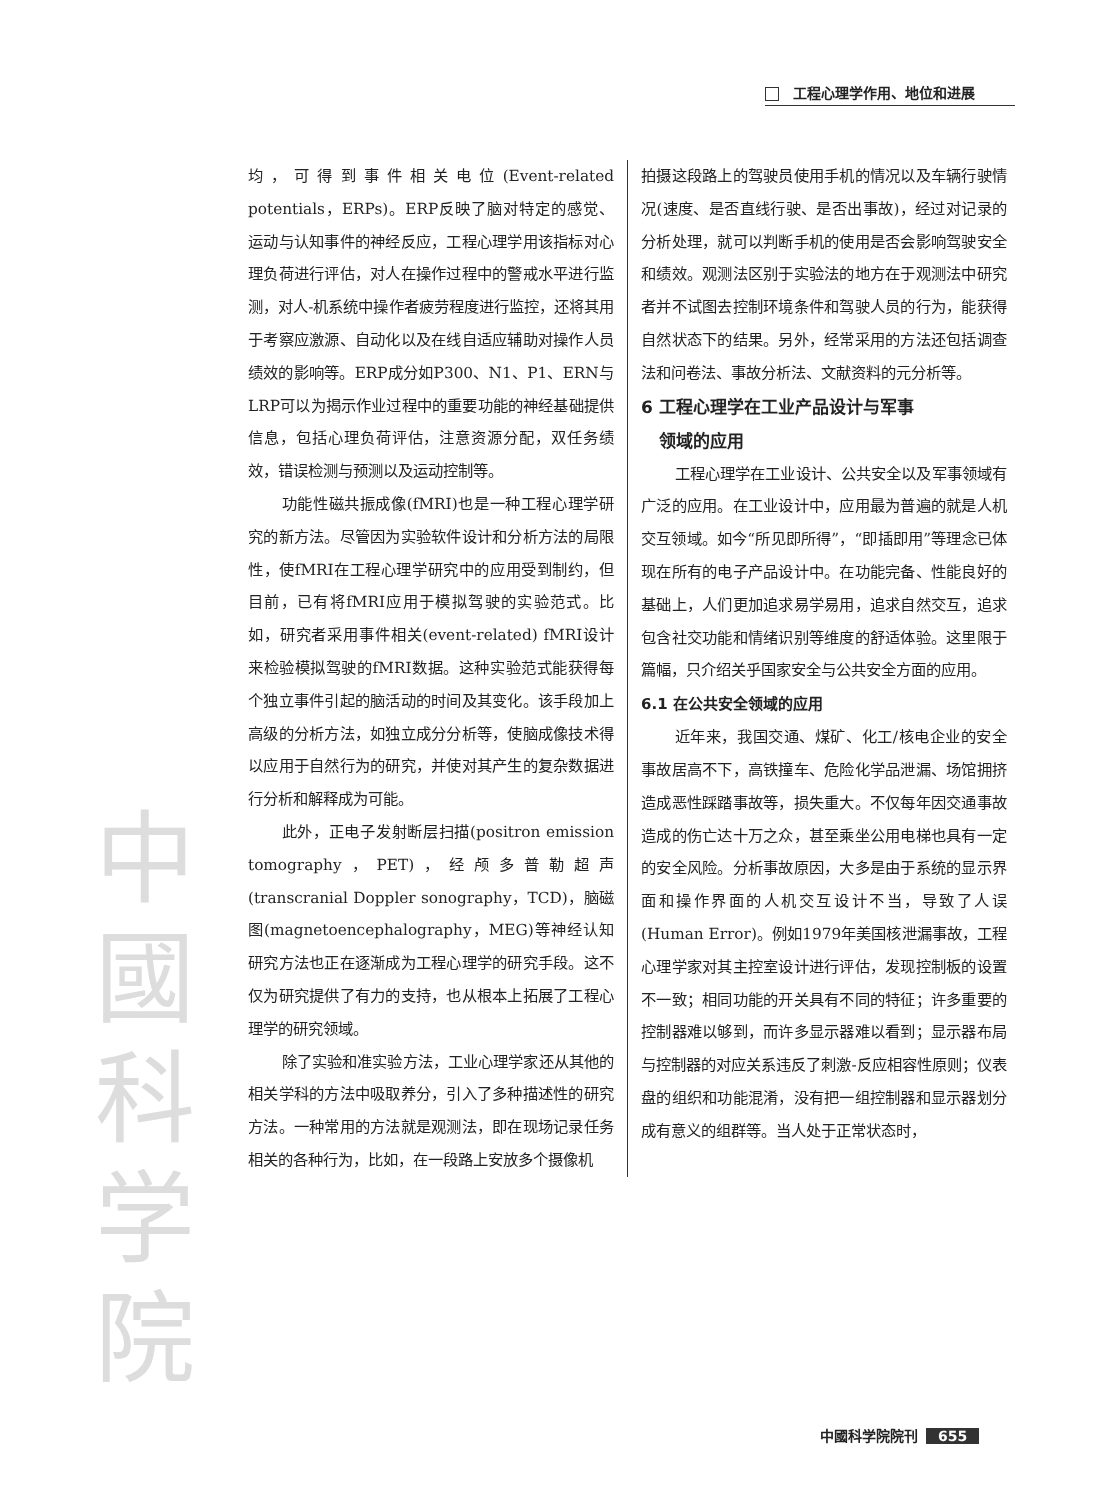工程心理学作用、地位和进展
中
國
科
学
院
均，可得到事件相关电位(Event-related potentials，ERPs)。ERP反映了脑对特定的感觉、运动与认知事件的神经反应，工程心理学用该指标对心理负荷进行评估，对人在操作过程中的警戒水平进行监测，对人-机系统中操作者疲劳程度进行监控，还将其用于考察应激源、自动化以及在线自适应辅助对操作人员绩效的影响等。ERP成分如P300、N1、P1、ERN与LRP可以为揭示作业过程中的重要功能的神经基础提供信息，包括心理负荷评估，注意资源分配，双任务绩效，错误检测与预测以及运动控制等。
功能性磁共振成像(fMRI)也是一种工程心理学研究的新方法。尽管因为实验软件设计和分析方法的局限性，使fMRI在工程心理学研究中的应用受到制约，但目前，已有将fMRI应用于模拟驾驶的实验范式。比如，研究者采用事件相关(event-related) fMRI设计来检验模拟驾驶的fMRI数据。这种实验范式能获得每个独立事件引起的脑活动的时间及其变化。该手段加上高级的分析方法，如独立成分分析等，使脑成像技术得以应用于自然行为的研究，并使对其产生的复杂数据进行分析和解释成为可能。
此外，正电子发射断层扫描(positron emission tomography，PET)，经颅多普勒超声(transcranial Doppler sonography，TCD)，脑磁图(magnetoencephalography，MEG)等神经认知研究方法也正在逐渐成为工程心理学的研究手段。这不仅为研究提供了有力的支持，也从根本上拓展了工程心理学的研究领域。
除了实验和准实验方法，工业心理学家还从其他的相关学科的方法中吸取养分，引入了多种描述性的研究方法。一种常用的方法就是观测法，即在现场记录任务相关的各种行为，比如，在一段路上安放多个摄像机
拍摄这段路上的驾驶员使用手机的情况以及车辆行驶情况(速度、是否直线行驶、是否出事故)，经过对记录的分析处理，就可以判断手机的使用是否会影响驾驶安全和绩效。观测法区别于实验法的地方在于观测法中研究者并不试图去控制环境条件和驾驶人员的行为，能获得自然状态下的结果。另外，经常采用的方法还包括调查法和问卷法、事故分析法、文献资料的元分析等。
6 工程心理学在工业产品设计与军事
领域的应用
工程心理学在工业设计、公共安全以及军事领域有广泛的应用。在工业设计中，应用最为普遍的就是人机交互领域。如今“所见即所得”，“即插即用”等理念已体现在所有的电子产品设计中。在功能完备、性能良好的基础上，人们更加追求易学易用，追求自然交互，追求包含社交功能和情绪识别等维度的舒适体验。这里限于篇幅，只介绍关乎国家安全与公共安全方面的应用。
6.1 在公共安全领域的应用
近年来，我国交通、煤矿、化工/核电企业的安全事故居高不下，高铁撞车、危险化学品泄漏、场馆拥挤造成恶性踩踏事故等，损失重大。不仅每年因交通事故造成的伤亡达十万之众，甚至乘坐公用电梯也具有一定的安全风险。分析事故原因，大多是由于系统的显示界面和操作界面的人机交互设计不当，导致了人误(Human Error)。例如1979年美国核泄漏事故，工程心理学家对其主控室设计进行评估，发现控制板的设置不一致；相同功能的开关具有不同的特征；许多重要的控制器难以够到，而许多显示器难以看到；显示器布局与控制器的对应关系违反了刺激-反应相容性原则；仪表盘的组织和功能混淆，没有把一组控制器和显示器划分成有意义的组群等。当人处于正常状态时，
中國科学院院刊 655